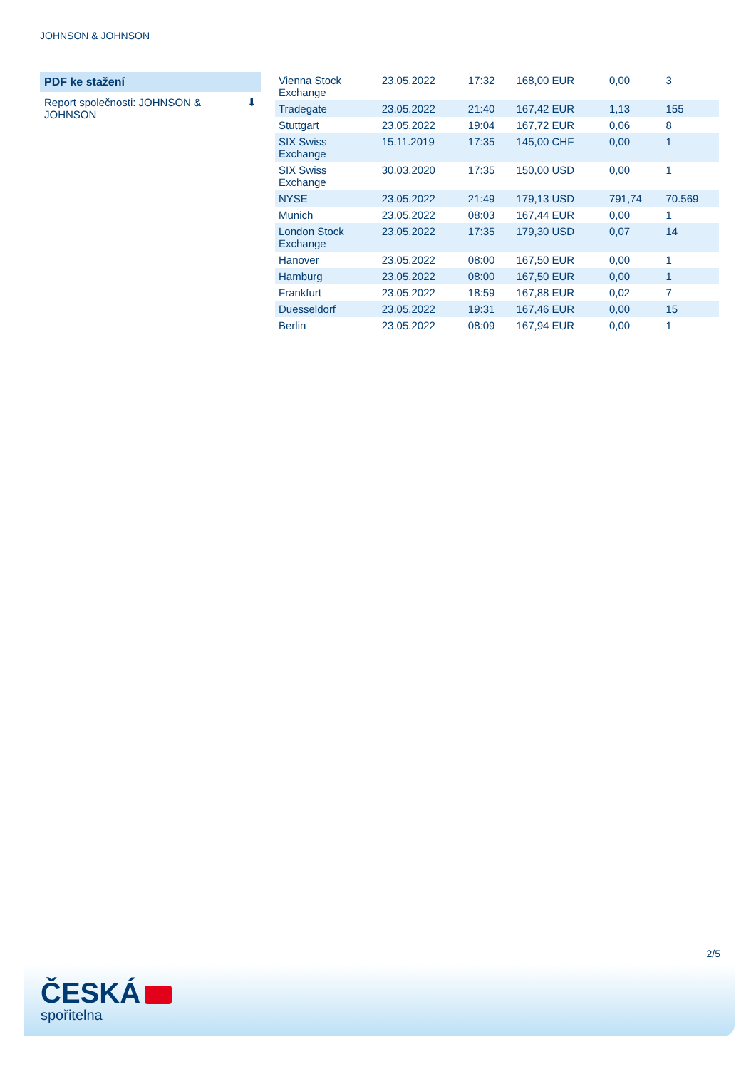JOHNSON & JOHNSON
PDF ke stažení
Report společnosti: JOHNSON &
JOHNSON ⬇
| Vienna Stock Exchange | 23.05.2022 | 17:32 | 168,00 EUR | 0,00 | 3 |
| Tradegate | 23.05.2022 | 21:40 | 167,42 EUR | 1,13 | 155 |
| Stuttgart | 23.05.2022 | 19:04 | 167,72 EUR | 0,06 | 8 |
| SIX Swiss Exchange | 15.11.2019 | 17:35 | 145,00 CHF | 0,00 | 1 |
| SIX Swiss Exchange | 30.03.2020 | 17:35 | 150,00 USD | 0,00 | 1 |
| NYSE | 23.05.2022 | 21:49 | 179,13 USD | 791,74 | 70.569 |
| Munich | 23.05.2022 | 08:03 | 167,44 EUR | 0,00 | 1 |
| London Stock Exchange | 23.05.2022 | 17:35 | 179,30 USD | 0,07 | 14 |
| Hanover | 23.05.2022 | 08:00 | 167,50 EUR | 0,00 | 1 |
| Hamburg | 23.05.2022 | 08:00 | 167,50 EUR | 0,00 | 1 |
| Frankfurt | 23.05.2022 | 18:59 | 167,88 EUR | 0,02 | 7 |
| Duesseldorf | 23.05.2022 | 19:31 | 167,46 EUR | 0,00 | 15 |
| Berlin | 23.05.2022 | 08:09 | 167,94 EUR | 0,00 | 1 |
2/5
ČESKÁ
spořitelna